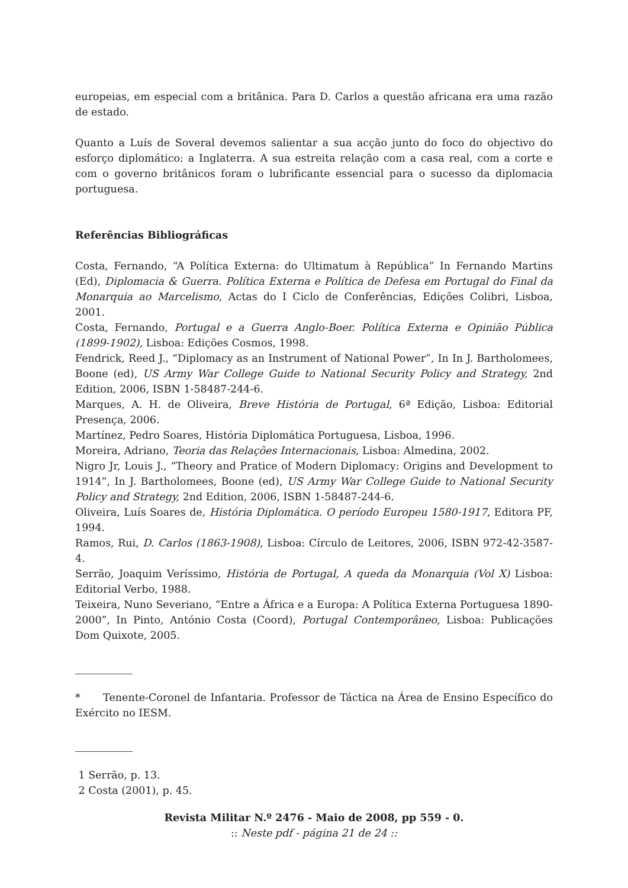europeias, em especial com a britânica. Para D. Carlos a questão africana era uma razão de estado.
Quanto a Luís de Soveral devemos salientar a sua acção junto do foco do objectivo do esforço diplomático: a Inglaterra. A sua estreita relação com a casa real, com a corte e com o governo britânicos foram o lubrificante essencial para o sucesso da diplomacia portuguesa.
Referências Bibliográficas
Costa, Fernando, “A Política Externa: do Ultimatum à República” In Fernando Martins (Ed), Diplomacia & Guerra. Política Externa e Política de Defesa em Portugal do Final da Monarquia ao Marcelismo, Actas do I Ciclo de Conferências, Edições Colibri, Lisboa, 2001.
Costa, Fernando, Portugal e a Guerra Anglo-Boer. Política Externa e Opinião Pública (1899-1902), Lisboa: Edições Cosmos, 1998.
Fendrick, Reed J., “Diplomacy as an Instrument of National Power”, In In J. Bartholomees, Boone (ed), US Army War College Guide to National Security Policy and Strategy, 2nd Edition, 2006, ISBN 1-58487-244-6.
Marques, A. H. de Oliveira, Breve História de Portugal, 6ª Edição, Lisboa: Editorial Presença, 2006.
Martínez, Pedro Soares, História Diplomática Portuguesa, Lisboa, 1996.
Moreira, Adriano, Teoria das Relações Internacionais, Lisboa: Almedina, 2002.
Nigro Jr, Louis J., “Theory and Pratice of Modern Diplomacy: Origins and Development to 1914”, In J. Bartholomees, Boone (ed), US Army War College Guide to National Security Policy and Strategy, 2nd Edition, 2006, ISBN 1-58487-244-6.
Oliveira, Luís Soares de, História Diplomática. O período Europeu 1580-1917, Editora PF, 1994.
Ramos, Rui, D. Carlos (1863-1908), Lisboa: Círculo de Leitores, 2006, ISBN 972-42-3587-4.
Serrão, Joaquim Veríssimo, História de Portugal, A queda da Monarquia (Vol X) Lisboa: Editorial Verbo, 1988.
Teixeira, Nuno Severiano, “Entre a África e a Europa: A Política Externa Portuguesa 1890-2000”, In Pinto, António Costa (Coord), Portugal Contemporâneo, Lisboa: Publicações Dom Quixote, 2005.
* Tenente-Coronel de Infantaria. Professor de Táctica na Área de Ensino Específico do Exército no IESM.
1 Serrão, p. 13.
2 Costa (2001), p. 45.
Revista Militar N.º 2476 - Maio de 2008, pp 559 - 0.
:: Neste pdf - página 21 de 24 ::